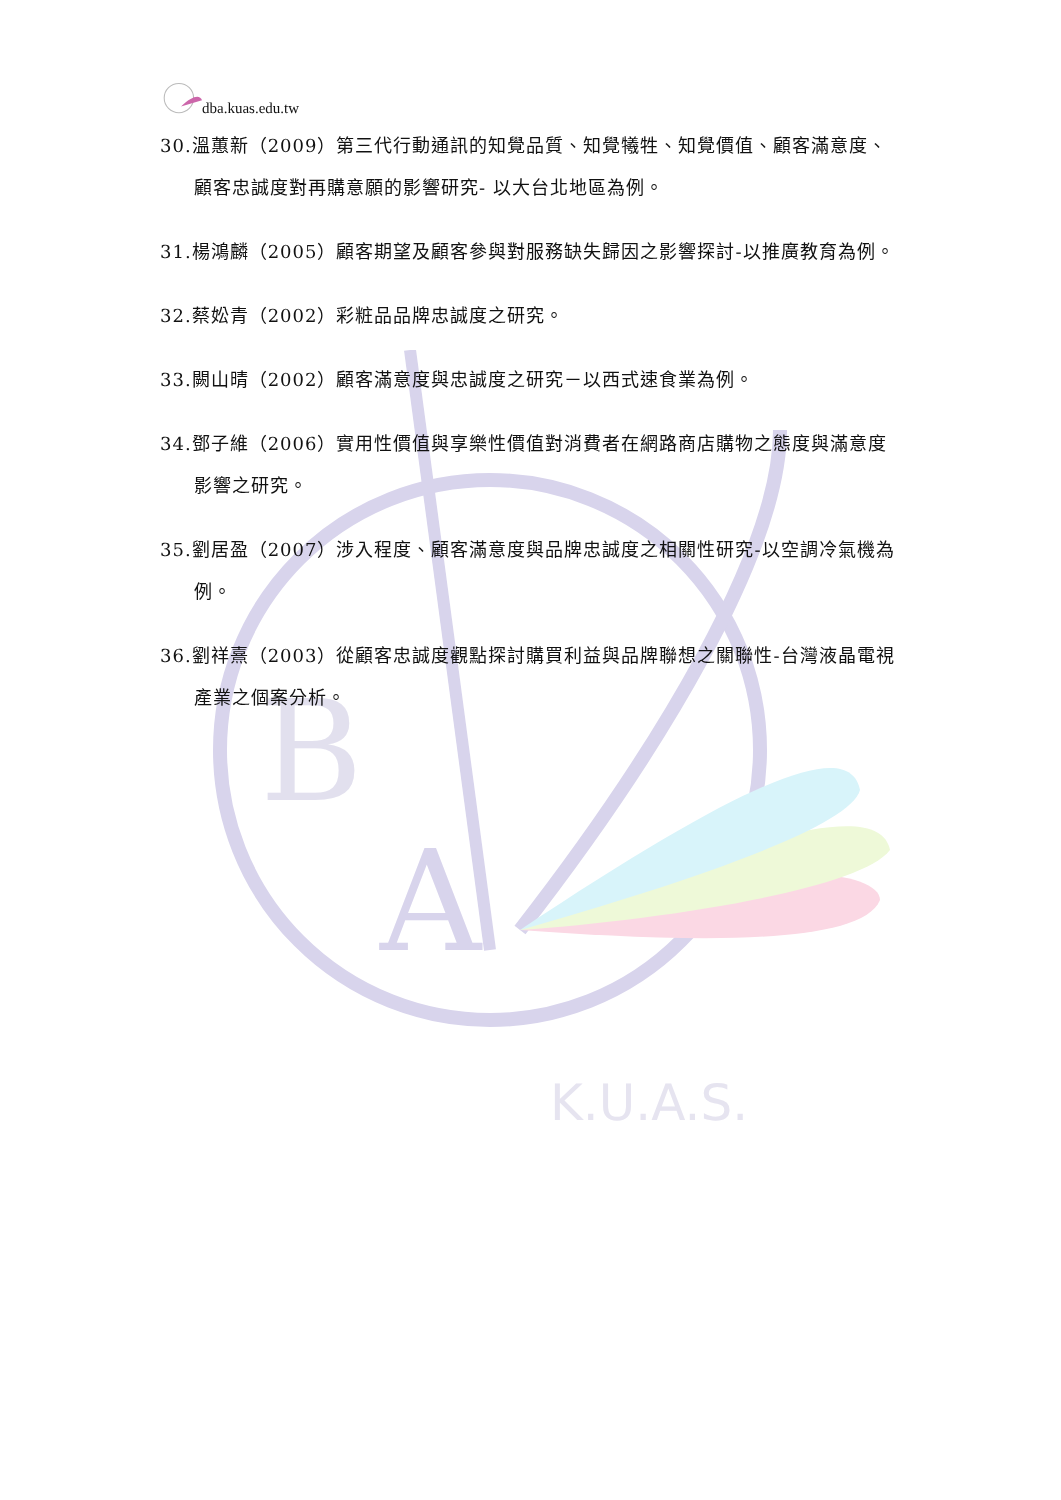B
A
K.U.A.S.
dba.kuas.edu.tw
30.溫蕙新（2009）第三代行動通訊的知覺品質、知覺犧牲、知覺價值、顧客滿意度、顧客忠誠度對再購意願的影響研究- 以大台北地區為例。
31.楊鴻麟（2005）顧客期望及顧客參與對服務缺失歸因之影響探討-以推廣教育為例。
32.蔡妐青（2002）彩粧品品牌忠誠度之研究。
33.闕山晴（2002）顧客滿意度與忠誠度之研究－以西式速食業為例。
34.鄧子維（2006）實用性價值與享樂性價值對消費者在網路商店購物之態度與滿意度影響之研究。
35.劉居盈（2007）涉入程度、顧客滿意度與品牌忠誠度之相關性研究-以空調冷氣機為例。
36.劉祥熹（2003）從顧客忠誠度觀點探討購買利益與品牌聯想之關聯性-台灣液晶電視產業之個案分析。